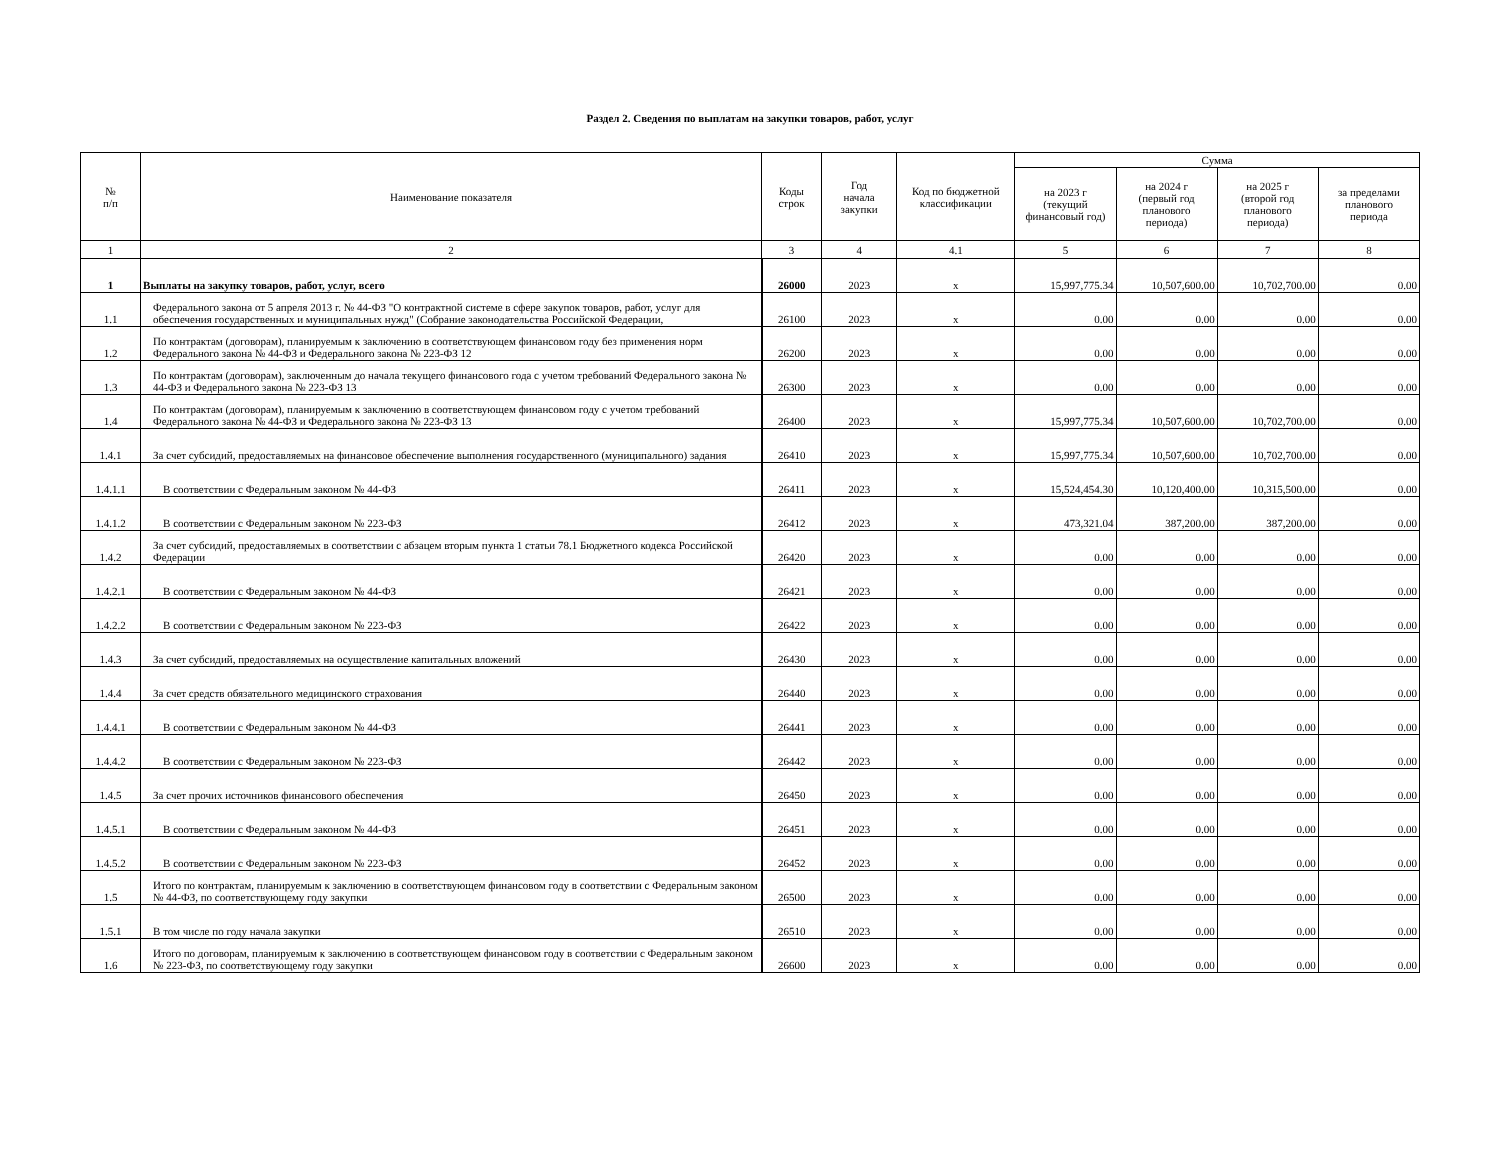Раздел 2. Сведения по выплатам на закупки товаров, работ, услуг
| № п/п | Наименование показателя | Коды строк | Год начала закупки | Код по бюджетной классификации | Сумма | | | |
| --- | --- | --- | --- | --- | --- | --- | --- | --- |
| | | | | | на 2023 г (текущий финансовый год) | на 2024 г (первый год планового периода) | на 2025 г (второй год планового периода) | за пределами планового периода |
| 1 | 2 | 3 | 4 | 4.1 | 5 | 6 | 7 | 8 |
| 1 | Выплаты на закупку товаров, работ, услуг, всего | 26000 | 2023 | x | 15,997,775.34 | 10,507,600.00 | 10,702,700.00 | 0.00 |
| 1.1 | Федерального закона от 5 апреля 2013 г. № 44-ФЗ "О контрактной системе в сфере закупок товаров, работ, услуг для обеспечения государственных и муниципальных нужд" (Собрание законодательства Российской Федерации, | 26100 | 2023 | x | 0.00 | 0.00 | 0.00 | 0.00 |
| 1.2 | По контрактам (договорам), планируемым к заключению в соответствующем финансовом году без применения норм Федерального закона № 44-ФЗ и Федерального закона № 223-ФЗ 12 | 26200 | 2023 | x | 0.00 | 0.00 | 0.00 | 0.00 |
| 1.3 | По контрактам (договорам), заключенным до начала текущего финансового года с учетом требований Федерального закона № 44-ФЗ и Федерального закона № 223-ФЗ 13 | 26300 | 2023 | x | 0.00 | 0.00 | 0.00 | 0.00 |
| 1.4 | По контрактам (договорам), планируемым к заключению в соответствующем финансовом году с учетом требований Федерального закона № 44-ФЗ и Федерального закона № 223-ФЗ 13 | 26400 | 2023 | x | 15,997,775.34 | 10,507,600.00 | 10,702,700.00 | 0.00 |
| 1.4.1 | За счет субсидий, предоставляемых на финансовое обеспечение выполнения государственного (муниципального) задания | 26410 | 2023 | x | 15,997,775.34 | 10,507,600.00 | 10,702,700.00 | 0.00 |
| 1.4.1.1 | В соответствии с Федеральным законом № 44-ФЗ | 26411 | 2023 | x | 15,524,454.30 | 10,120,400.00 | 10,315,500.00 | 0.00 |
| 1.4.1.2 | В соответствии с Федеральным законом № 223-ФЗ | 26412 | 2023 | x | 473,321.04 | 387,200.00 | 387,200.00 | 0.00 |
| 1.4.2 | За счет субсидий, предоставляемых в соответствии с абзацем вторым пункта 1 статьи 78.1 Бюджетного кодекса Российской Федерации | 26420 | 2023 | x | 0.00 | 0.00 | 0.00 | 0.00 |
| 1.4.2.1 | В соответствии с Федеральным законом № 44-ФЗ | 26421 | 2023 | x | 0.00 | 0.00 | 0.00 | 0.00 |
| 1.4.2.2 | В соответствии с Федеральным законом № 223-ФЗ | 26422 | 2023 | x | 0.00 | 0.00 | 0.00 | 0.00 |
| 1.4.3 | За счет субсидий, предоставляемых на осуществление капитальных вложений | 26430 | 2023 | x | 0.00 | 0.00 | 0.00 | 0.00 |
| 1.4.4 | За счет средств обязательного медицинского страхования | 26440 | 2023 | x | 0.00 | 0.00 | 0.00 | 0.00 |
| 1.4.4.1 | В соответствии с Федеральным законом № 44-ФЗ | 26441 | 2023 | x | 0.00 | 0.00 | 0.00 | 0.00 |
| 1.4.4.2 | В соответствии с Федеральным законом № 223-ФЗ | 26442 | 2023 | x | 0.00 | 0.00 | 0.00 | 0.00 |
| 1.4.5 | За счет прочих источников финансового обеспечения | 26450 | 2023 | x | 0.00 | 0.00 | 0.00 | 0.00 |
| 1.4.5.1 | В соответствии с Федеральным законом № 44-ФЗ | 26451 | 2023 | x | 0.00 | 0.00 | 0.00 | 0.00 |
| 1.4.5.2 | В соответствии с Федеральным законом № 223-ФЗ | 26452 | 2023 | x | 0.00 | 0.00 | 0.00 | 0.00 |
| 1.5 | Итого по контрактам, планируемым к заключению в соответствующем финансовом году в соответствии с Федеральным законом № 44-ФЗ, по соответствующему году закупки | 26500 | 2023 | x | 0.00 | 0.00 | 0.00 | 0.00 |
| 1.5.1 | В том числе по году начала закупки | 26510 | 2023 | x | 0.00 | 0.00 | 0.00 | 0.00 |
| 1.6 | Итого по договорам, планируемым к заключению в соответствующем финансовом году в соответствии с Федеральным законом № 223-ФЗ, по соответствующему году закупки | 26600 | 2023 | x | 0.00 | 0.00 | 0.00 | 0.00 |